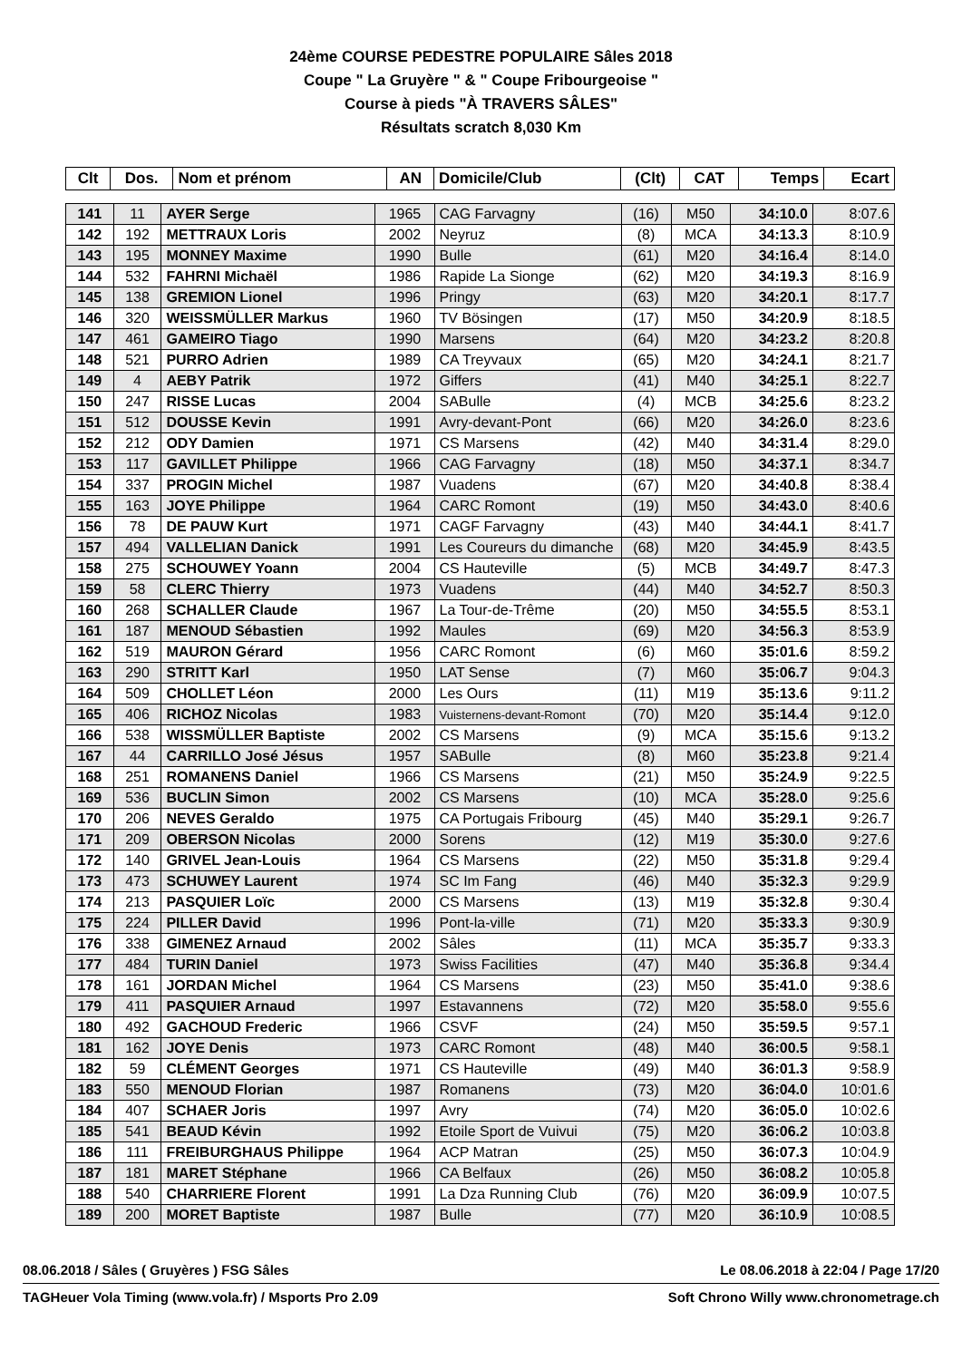24ème COURSE PEDESTRE POPULAIRE Sâles 2018
Coupe " La Gruyère " & " Coupe Fribourgeoise "
Course à pieds "À TRAVERS SÂLES"
Résultats scratch 8,030 Km
| Clt | Dos. | Nom et prénom | AN | Domicile/Club | (Clt) | CAT | Temps | Ecart |
| --- | --- | --- | --- | --- | --- | --- | --- | --- |
| 141 | 11 | AYER Serge | 1965 | CAG Farvagny | (16) | M50 | 34:10.0 | 8:07.6 |
| 142 | 192 | METTRAUX Loris | 2002 | Neyruz | (8) | MCA | 34:13.3 | 8:10.9 |
| 143 | 195 | MONNEY Maxime | 1990 | Bulle | (61) | M20 | 34:16.4 | 8:14.0 |
| 144 | 532 | FAHRNI Michaël | 1986 | Rapide La Sionge | (62) | M20 | 34:19.3 | 8:16.9 |
| 145 | 138 | GREMION Lionel | 1996 | Pringy | (63) | M20 | 34:20.1 | 8:17.7 |
| 146 | 320 | WEISSMÜLLER Markus | 1960 | TV Bösingen | (17) | M50 | 34:20.9 | 8:18.5 |
| 147 | 461 | GAMEIRO Tiago | 1990 | Marsens | (64) | M20 | 34:23.2 | 8:20.8 |
| 148 | 521 | PURRO Adrien | 1989 | CA Treyvaux | (65) | M20 | 34:24.1 | 8:21.7 |
| 149 | 4 | AEBY Patrik | 1972 | Giffers | (41) | M40 | 34:25.1 | 8:22.7 |
| 150 | 247 | RISSE Lucas | 2004 | SABulle | (4) | MCB | 34:25.6 | 8:23.2 |
| 151 | 512 | DOUSSE Kevin | 1991 | Avry-devant-Pont | (66) | M20 | 34:26.0 | 8:23.6 |
| 152 | 212 | ODY Damien | 1971 | CS Marsens | (42) | M40 | 34:31.4 | 8:29.0 |
| 153 | 117 | GAVILLET Philippe | 1966 | CAG Farvagny | (18) | M50 | 34:37.1 | 8:34.7 |
| 154 | 337 | PROGIN Michel | 1987 | Vuadens | (67) | M20 | 34:40.8 | 8:38.4 |
| 155 | 163 | JOYE Philippe | 1964 | CARC Romont | (19) | M50 | 34:43.0 | 8:40.6 |
| 156 | 78 | DE PAUW Kurt | 1971 | CAGF Farvagny | (43) | M40 | 34:44.1 | 8:41.7 |
| 157 | 494 | VALLELIAN Danick | 1991 | Les Coureurs du dimanche | (68) | M20 | 34:45.9 | 8:43.5 |
| 158 | 275 | SCHOUWEY Yoann | 2004 | CS Hauteville | (5) | MCB | 34:49.7 | 8:47.3 |
| 159 | 58 | CLERC Thierry | 1973 | Vuadens | (44) | M40 | 34:52.7 | 8:50.3 |
| 160 | 268 | SCHALLER Claude | 1967 | La Tour-de-Trême | (20) | M50 | 34:55.5 | 8:53.1 |
| 161 | 187 | MENOUD Sébastien | 1992 | Maules | (69) | M20 | 34:56.3 | 8:53.9 |
| 162 | 519 | MAURON Gérard | 1956 | CARC Romont | (6) | M60 | 35:01.6 | 8:59.2 |
| 163 | 290 | STRITT Karl | 1950 | LAT Sense | (7) | M60 | 35:06.7 | 9:04.3 |
| 164 | 509 | CHOLLET Léon | 2000 | Les Ours | (11) | M19 | 35:13.6 | 9:11.2 |
| 165 | 406 | RICHOZ Nicolas | 1983 | Vuisternens-devant-Romont | (70) | M20 | 35:14.4 | 9:12.0 |
| 166 | 538 | WISSMÜLLER Baptiste | 2002 | CS Marsens | (9) | MCA | 35:15.6 | 9:13.2 |
| 167 | 44 | CARRILLO José Jésus | 1957 | SABulle | (8) | M60 | 35:23.8 | 9:21.4 |
| 168 | 251 | ROMANENS Daniel | 1966 | CS Marsens | (21) | M50 | 35:24.9 | 9:22.5 |
| 169 | 536 | BUCLIN Simon | 2002 | CS Marsens | (10) | MCA | 35:28.0 | 9:25.6 |
| 170 | 206 | NEVES Geraldo | 1975 | CA Portugais Fribourg | (45) | M40 | 35:29.1 | 9:26.7 |
| 171 | 209 | OBERSON Nicolas | 2000 | Sorens | (12) | M19 | 35:30.0 | 9:27.6 |
| 172 | 140 | GRIVEL Jean-Louis | 1964 | CS Marsens | (22) | M50 | 35:31.8 | 9:29.4 |
| 173 | 473 | SCHUWEY Laurent | 1974 | SC Im Fang | (46) | M40 | 35:32.3 | 9:29.9 |
| 174 | 213 | PASQUIER Loïc | 2000 | CS Marsens | (13) | M19 | 35:32.8 | 9:30.4 |
| 175 | 224 | PILLER David | 1996 | Pont-la-ville | (71) | M20 | 35:33.3 | 9:30.9 |
| 176 | 338 | GIMENEZ Arnaud | 2002 | Sâles | (11) | MCA | 35:35.7 | 9:33.3 |
| 177 | 484 | TURIN Daniel | 1973 | Swiss Facilities | (47) | M40 | 35:36.8 | 9:34.4 |
| 178 | 161 | JORDAN Michel | 1964 | CS Marsens | (23) | M50 | 35:41.0 | 9:38.6 |
| 179 | 411 | PASQUIER Arnaud | 1997 | Estavannens | (72) | M20 | 35:58.0 | 9:55.6 |
| 180 | 492 | GACHOUD Frederic | 1966 | CSVF | (24) | M50 | 35:59.5 | 9:57.1 |
| 181 | 162 | JOYE Denis | 1973 | CARC Romont | (48) | M40 | 36:00.5 | 9:58.1 |
| 182 | 59 | CLÉMENT Georges | 1971 | CS Hauteville | (49) | M40 | 36:01.3 | 9:58.9 |
| 183 | 550 | MENOUD Florian | 1987 | Romanens | (73) | M20 | 36:04.0 | 10:01.6 |
| 184 | 407 | SCHAER Joris | 1997 | Avry | (74) | M20 | 36:05.0 | 10:02.6 |
| 185 | 541 | BEAUD Kévin | 1992 | Etoile Sport de Vuivui | (75) | M20 | 36:06.2 | 10:03.8 |
| 186 | 111 | FREIBURGHAUS Philippe | 1964 | ACP Matran | (25) | M50 | 36:07.3 | 10:04.9 |
| 187 | 181 | MARET Stéphane | 1966 | CA Belfaux | (26) | M50 | 36:08.2 | 10:05.8 |
| 188 | 540 | CHARRIERE Florent | 1991 | La Dza Running Club | (76) | M20 | 36:09.9 | 10:07.5 |
| 189 | 200 | MORET Baptiste | 1987 | Bulle | (77) | M20 | 36:10.9 | 10:08.5 |
08.06.2018 / Sâles ( Gruyères ) FSG Sâles Le 08.06.2018 à 22:04 / Page 17/20
TAGHeuer Vola Timing (www.vola.fr) / Msports Pro 2.09 Soft Chrono Willy www.chronometrage.ch